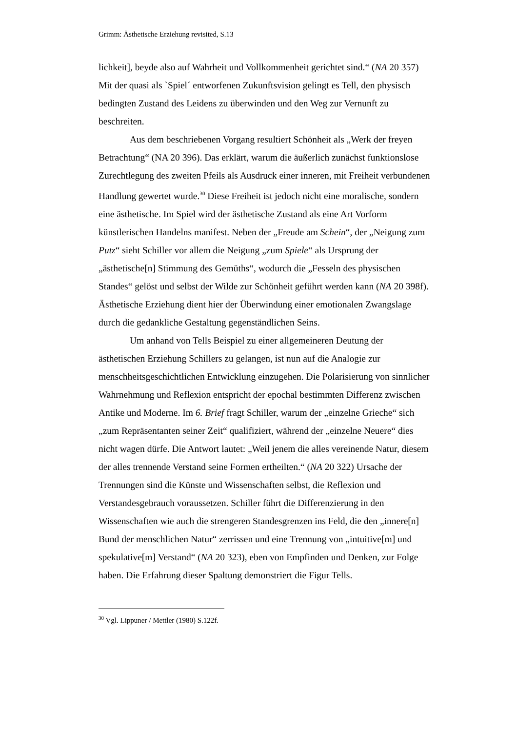Grimm: Ästhetische Erziehung revisited, S.13
lichkeit], beyde also auf Wahrheit und Vollkommenheit gerichtet sind.“ (NA 20 357) Mit der quasi als `Spiel´ entworfenen Zukunftsvision gelingt es Tell, den physisch bedingten Zustand des Leidens zu überwinden und den Weg zur Vernunft zu beschreiten.
Aus dem beschriebenen Vorgang resultiert Schönheit als „Werk der freyen Betrachtung“ (NA 20 396). Das erklärt, warum die äußerlich zunächst funktionslose Zurechtlegung des zweiten Pfeils als Ausdruck einer inneren, mit Freiheit verbundenen Handlung gewertet wurde.<sup>30</sup> Diese Freiheit ist jedoch nicht eine moralische, sondern eine ästhetische. Im Spiel wird der ästhetische Zustand als eine Art Vorform künstlerischen Handelns manifest. Neben der „Freude am Schein“, der „Neigung zum Putz“ sieht Schiller vor allem die Neigung „zum Spiele“ als Ursprung der „ästhetische[n] Stimmung des Gemüths“, wodurch die „Fesseln des physischen Standes“ gelöst und selbst der Wilde zur Schönheit geführt werden kann (NA 20 398f). Ästhetische Erziehung dient hier der Überwindung einer emotionalen Zwangslage durch die gedankliche Gestaltung gegenständlichen Seins.
Um anhand von Tells Beispiel zu einer allgemeineren Deutung der ästhetischen Erziehung Schillers zu gelangen, ist nun auf die Analogie zur menschheitsgeschichtlichen Entwicklung einzugehen. Die Polarisierung von sinnlicher Wahrnehmung und Reflexion entspricht der epochal bestimmten Differenz zwischen Antike und Moderne. Im 6. Brief fragt Schiller, warum der „einzelne Grieche“ sich „zum Repräsentanten seiner Zeit“ qualifiziert, während der „einzelne Neuere“ dies nicht wagen dürfe. Die Antwort lautet: „Weil jenem die alles vereinende Natur, diesem der alles trennende Verstand seine Formen ertheilten.“ (NA 20 322) Ursache der Trennungen sind die Künste und Wissenschaften selbst, die Reflexion und Verstandesgebrauch voraussetzen. Schiller führt die Differenzierung in den Wissenschaften wie auch die strengeren Standesgrenzen ins Feld, die den „innere[n] Bund der menschlichen Natur“ zerrissen und eine Trennung von „intuitive[m] und spekulative[m] Verstand“ (NA 20 323), eben von Empfinden und Denken, zur Folge haben. Die Erfahrung dieser Spaltung demonstriert die Figur Tells.
<sup>30</sup> Vgl. Lippuner / Mettler (1980) S.122f.